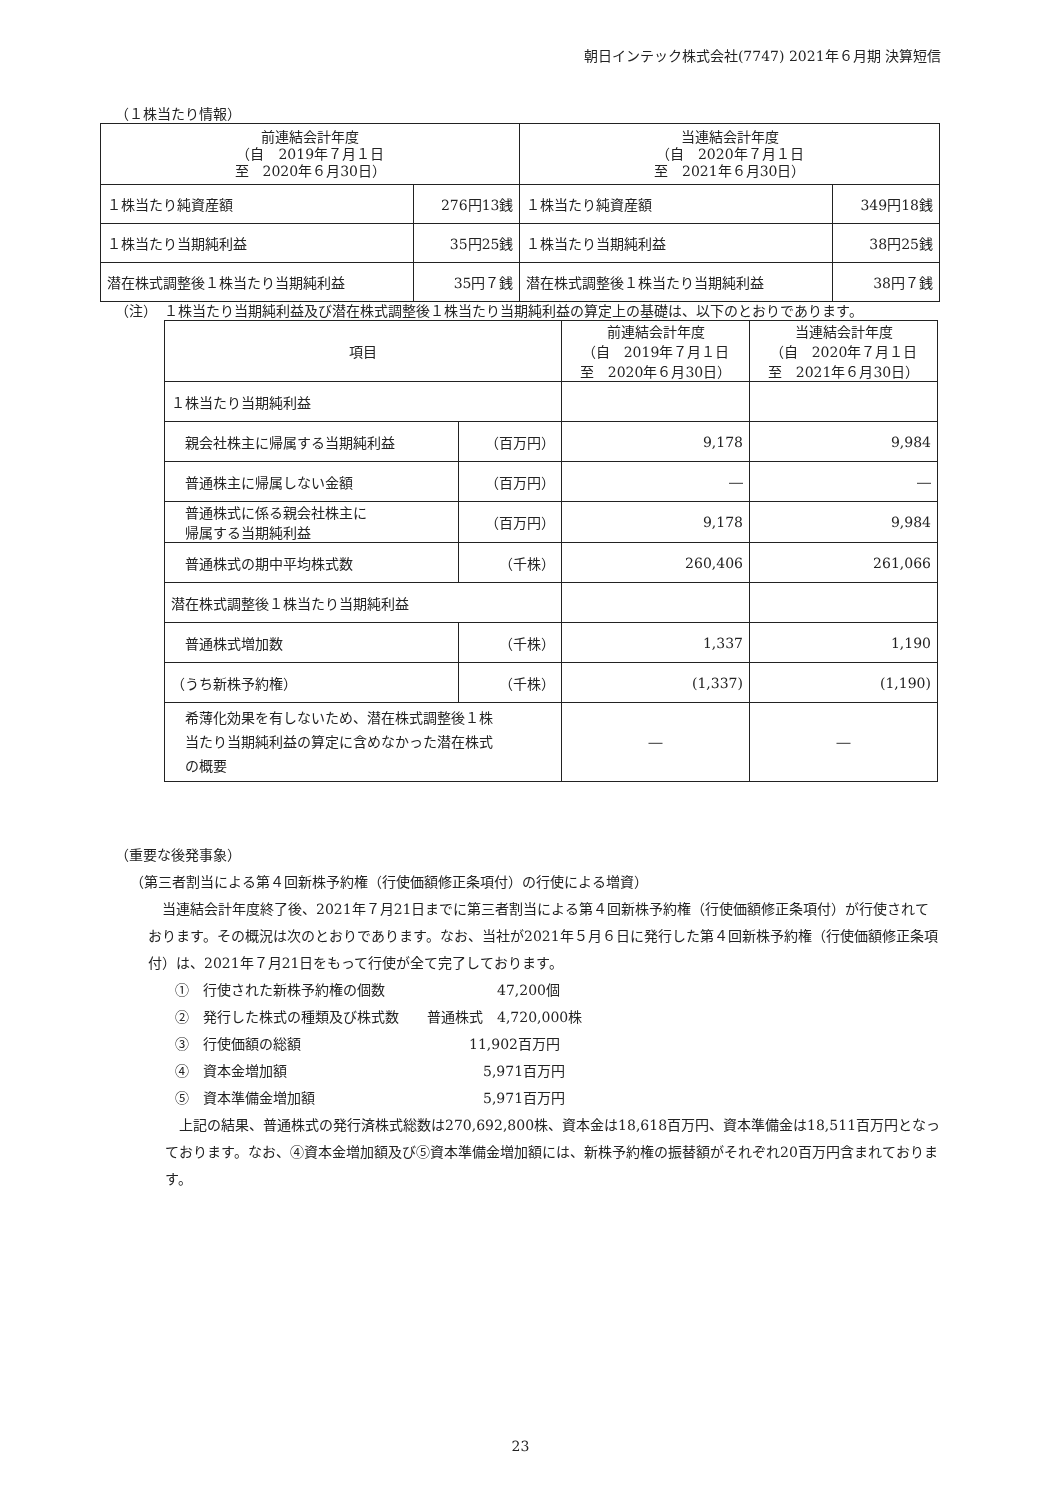朝日インテック株式会社(7747) 2021年６月期 決算短信
（１株当たり情報）
| 前連結会計年度 （自 2019年７月１日 至 2020年６月30日） | | 当連結会計年度 （自 2020年７月１日 至 2021年６月30日） | |
| --- | --- | --- | --- |
| １株当たり純資産額 | 276円13銭 | １株当たり純資産額 | 349円18銭 |
| １株当たり当期純利益 | 35円25銭 | １株当たり当期純利益 | 38円25銭 |
| 潜在株式調整後１株当たり当期純利益 | 35円７銭 | 潜在株式調整後１株当たり当期純利益 | 38円７銭 |
（注）　１株当たり当期純利益及び潜在株式調整後１株当たり当期純利益の算定上の基礎は、以下のとおりであります。
| 項目 | | 前連結会計年度 （自 2019年７月１日 至 2020年６月30日） | 当連結会計年度 （自 2020年７月１日 至 2021年６月30日） |
| １株当たり当期純利益 | | | |
| 親会社株主に帰属する当期純利益 | （百万円） | 9,178 | 9,984 |
| 普通株主に帰属しない金額 | （百万円） | ― | ― |
| 普通株式に係る親会社株主に 帰属する当期純利益 | （百万円） | 9,178 | 9,984 |
| 普通株式の期中平均株式数 | （千株） | 260,406 | 261,066 |
| 潜在株式調整後１株当たり当期純利益 | | | |
| 普通株式増加数 | （千株） | 1,337 | 1,190 |
| （うち新株予約権） | （千株） | (1,337) | (1,190) |
| 希薄化効果を有しないため、潜在株式調整後１株 当たり当期純利益の算定に含めなかった潜在株式 の概要 | | ― | ― |
（重要な後発事象）
（第三者割当による第４回新株予約権（行使価額修正条項付）の行使による増資）
当連結会計年度終了後、2021年７月21日までに第三者割当による第４回新株予約権（行使価額修正条項付）が行使されております。その概況は次のとおりであります。なお、当社が2021年５月６日に発行した第４回新株予約権（行使価額修正条項付）は、2021年７月21日をもって行使が全て完了しております。
①　行使された新株予約権の個数　　　　　　　　47,200個
②　発行した株式の種類及び株式数　　普通株式　4,720,000株
③　行使価額の総額　　　　　　　　　　　　11,902百万円
④　資本金増加額　　　　　　　　　　　　　　5,971百万円
⑤　資本準備金増加額　　　　　　　　　　　　5,971百万円
上記の結果、普通株式の発行済株式総数は270,692,800株、資本金は18,618百万円、資本準備金は18,511百万円となっております。なお、④資本金増加額及び⑤資本準備金増加額には、新株予約権の振替額がそれぞれ20百万円含まれております。
23